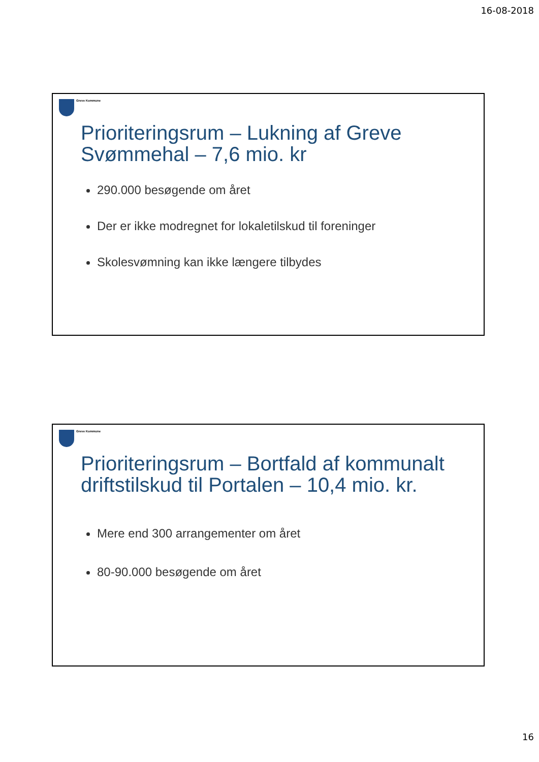16-08-2018
Greve Kommune
Prioriteringsrum – Lukning af Greve Svømmehal – 7,6 mio. kr
290.000 besøgende om året
Der er ikke modregnet for lokaletilskud til foreninger
Skolesvømning kan ikke længere tilbydes
Greve Kommune
Prioriteringsrum – Bortfald af kommunalt driftstilskud til Portalen – 10,4 mio. kr.
Mere end 300 arrangementer om året
80-90.000 besøgende om året
16